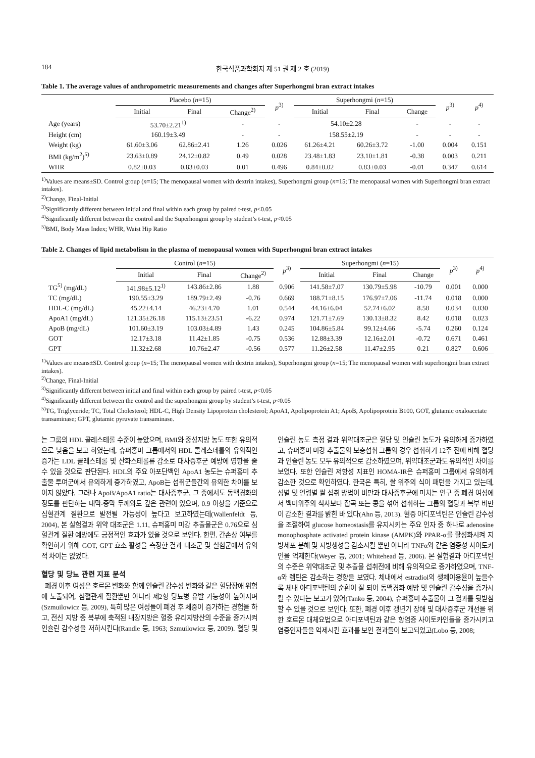184 한국식품과학회지 제 51 권 제 2 호 (2019)
Table 1. The average values of anthropometric measurements and changes after Superhongmi bran extract intakes
| | Placebo ( n =15) | | | p<sup>3)</sup> | Superhongmi ( n =15) | | | p<sup>3)</sup> | p<sup>4)</sup> |
| --- | --- | --- | --- | --- | --- | --- | --- | --- | --- |
| | Initial | Final | Change<sup>2)</sup> | | Initial | Final | Change | | |
| Age (years) | 53.70±2.21<sup>1)</sup> | | - | - | 54.10±2.28 | | - | - | - |
| Height (cm) | 160.19±3.49 | | - | - | 158.55±2.19 | | - | - | - |
| Weight (kg) | 61.60±3.06 | 62.86±2.41 | 1.26 | 0.026 | 61.26±4.21 | 60.26±3.72 | -1.00 | 0.004 | 0.151 |
| BMI (kg/m<sup>2</sup>)<sup>5)</sup> | 23.63±0.89 | 24.12±0.82 | 0.49 | 0.028 | 23.48±1.83 | 23.10±1.81 | -0.38 | 0.003 | 0.211 |
| WHR | 0.82±0.03 | 0.83±0.03 | 0.01 | 0.496 | 0.84±0.02 | 0.83±0.03 | -0.01 | 0.347 | 0.614 |
<sup>1)</sup> Values are means±SD. Control group (n=15; The menopausal women with dextrin intakes), Superhongmi group (n=15; The menopausal women with Superhongmi bran extract intakes).
<sup>2)</sup> Change, Final-Initial
<sup>3)</sup> Significantly different between initial and final within each group by paired t-test, p<0.05
<sup>4)</sup> Significantly different between the control and the Superhongmi group by student’s t-test, p<0.05
<sup>5)</sup> BMI, Body Mass Index; WHR, Waist Hip Ratio
Table 2. Changes of lipid metabolism in the plasma of menopausal women with Superhongmi bran extract intakes
| | Control ( n =15) | | | p<sup>3)</sup> | Superhongmi ( n =15) | | | p<sup>3)</sup> | p<sup>4)</sup> |
| --- | --- | --- | --- | --- | --- | --- | --- | --- | --- |
| | Initial | Final | Change<sup>2)</sup> | | Initial | Final | Change | | |
| TG<sup>5)</sup> (mg/dL) | 141.98±5.12<sup>1)</sup> | 143.86±2.86 | 1.88 | 0.906 | 141.58±7.07 | 130.79±5.98 | -10.79 | 0.001 | 0.000 |
| TC (mg/dL) | 190.55±3.29 | 189.79±2.49 | -0.76 | 0.669 | 188.71±8.15 | 176.97±7.06 | -11.74 | 0.018 | 0.000 |
| HDL-C (mg/dL) | 45.22±4.14 | 46.23±4.70 | 1.01 | 0.544 | 44.16±6.04 | 52.74±6.02 | 8.58 | 0.034 | 0.030 |
| ApoA1 (mg/dL) | 121.35±26.18 | 115.13±23.51 | -6.22 | 0.974 | 121.71±7.69 | 130.13±8.32 | 8.42 | 0.018 | 0.023 |
| ApoB (mg/dL) | 101.60±3.19 | 103.03±4.89 | 1.43 | 0.245 | 104.86±5.84 | 99.12±4.66 | -5.74 | 0.260 | 0.124 |
| GOT | 12.17±3.18 | 11.42±1.85 | -0.75 | 0.536 | 12.88±3.39 | 12.16±2.01 | -0.72 | 0.671 | 0.461 |
| GPT | 11.32±2.68 | 10.76±2.47 | -0.56 | 0.577 | 11.26±2.58 | 11.47±2.95 | 0.21 | 0.827 | 0.606 |
<sup>1)</sup> Values are means±SD. Control group (n=15; The menopausal women with dextrin intakes), Superhongmi group (n=15; The menopausal women with superhongmi bran extract intakes).
<sup>2)</sup> Change, Final-Initial
<sup>3)</sup> Significantly different between initial and final within each group by paired t-test, p<0.05
<sup>4)</sup> Significantly different between the control and the superhongmi group by student’s t-test, p<0.05
<sup>5)</sup> TG, Triglyceride; TC, Total Cholesterol; HDL-C, High Density Lipoprotein cholesterol; ApoA1, Apolipoprotein A1; ApoB, Apolipoprotein B100, GOT, glutamic oxaloacetate transaminase; GPT, glutamic pyruvate transaminase.
는 그룹의 HDL 콜레스테롤 수준이 높았으며, BMI와 중성지방 농도 또한 유의적으로 낮음을 보고 하였는데, 슈퍼홍미 그룹에서의 HDL 콜레스테롤의 유의적인 증가는 LDL 콜레스테롤 및 산화스테롤류 감소로 대사증후군 예방에 영향을 줄 수 있을 것으로 판단된다. HDL의 주요 아포단백인 ApoA1 농도는 슈퍼홍미 추출물 투여군에서 유의하게 증가하였고, ApoB는 섭취군들간의 유의한 차이를 보이지 않았다. 그러나 ApoB/ApoA1 ratio는 대사증후군, 그 중에서도 동맥경화의 정도를 판단하는 내막-중막 두께와도 깊은 관련이 있으며, 0.9 이상을 기준으로 심혈관계 질환으로 발전될 가능성이 높다고 보고하였는데(Wallenfeldt 등, 2004), 본 실험결과 위약 대조군은 1.11, 슈퍼홍미 미강 추출물군은 0.76으로 심혈관계 질환 예방에도 긍정적인 효과가 있을 것으로 보인다. 한편, 간손상 여부를 확인하기 위해 GOT, GPT 효소 활성을 측정한 결과 대조군 및 실험군에서 유의적 차이는 없었다.
혈당 및 당뇨 관련 지표 분석
폐경 이후 여성은 호르몬 변화와 함께 인슐린 감수성 변화와 같은 혈당장애 위험에 노출되어, 심혈관계 질환뿐만 아니라 제2형 당뇨병 유발 가능성이 높아지며(Szmuilowicz 등, 2009), 특히 많은 여성들이 폐경 후 체중이 증가하는 경험을 하고, 전신 지방 중 복부에 축적된 내장지방은 혈중 유리지방산의 수준을 증가시켜 인슐린 감수성을 저하시킨다(Randle 등, 1963; Szmuilowicz 등, 2009). 혈당 및 인슐린 농도 측정 결과 위약대조군은 혈당 및 인슐린 농도가 유의하게 증가하였고, 슈퍼홍미 미강 추출물의 보충섭취 그룹의 경우 섭취하기 12주 전에 비해 혈당과 인슐린 농도 모두 유의적으로 감소하였으며, 위약대조군과도 유의적인 차이를 보였다. 또한 인슐린 저항성 지표인 HOMA-IR은 슈퍼홍미 그룹에서 유의하게 감소한 것으로 확인하였다. 한국은 특히, 쌀 위주의 식이 패턴을 가지고 있는데, 성별 및 연령별 쌀 섭취 방법이 비만과 대사증후군에 미치는 연구 중 폐경 여성에서 백미위주의 식사보다 잡곡 또는 콩을 섞어 섭취하는 그룹의 혈당과 복부 비만이 감소한 결과를 밝힌 바 있다(Ahn 등, 2013). 혈중 아디포넥틴은 인슐린 감수성을 조절하여 glucose homeostasis를 유지시키는 주요 인자 중 하나로 adenosine monophosphate activated protein kinase (AMPK)와 PPAR-α를 활성화시켜 지방세포 분해 및 지방생성을 감소시킬 뿐만 아니라 TNFα와 같은 염증성 사이토카인을 억제한다(Weyer 등, 2001; Whitehead 등, 2006). 본 실험결과 아디포넥틴의 수준은 위약대조군 및 추출물 섭취전에 비해 유의적으로 증가하였으며, TNF-α와 렙틴은 감소하는 경향을 보였다. 체내에서 estradiol의 생체이용율이 높을수록 체내 아디포넥틴의 순환이 잘 되어 동맥경화 예방 및 인슐린 감수성을 증가시킬 수 있다는 보고가 있어(Tanko 등, 2004), 슈퍼홍미 추출물이 그 결과를 뒷받침할 수 있을 것으로 보인다. 또한, 폐경 이후 갱년기 장애 및 대사증후군 개선을 위한 호르몬 대체요법으로 아디포넥틴과 같은 항염증 사이토카인들을 증가시키고 염증인자들을 억제시킨 효과를 보인 결과들이 보고되었고(Lobo 등, 2008;